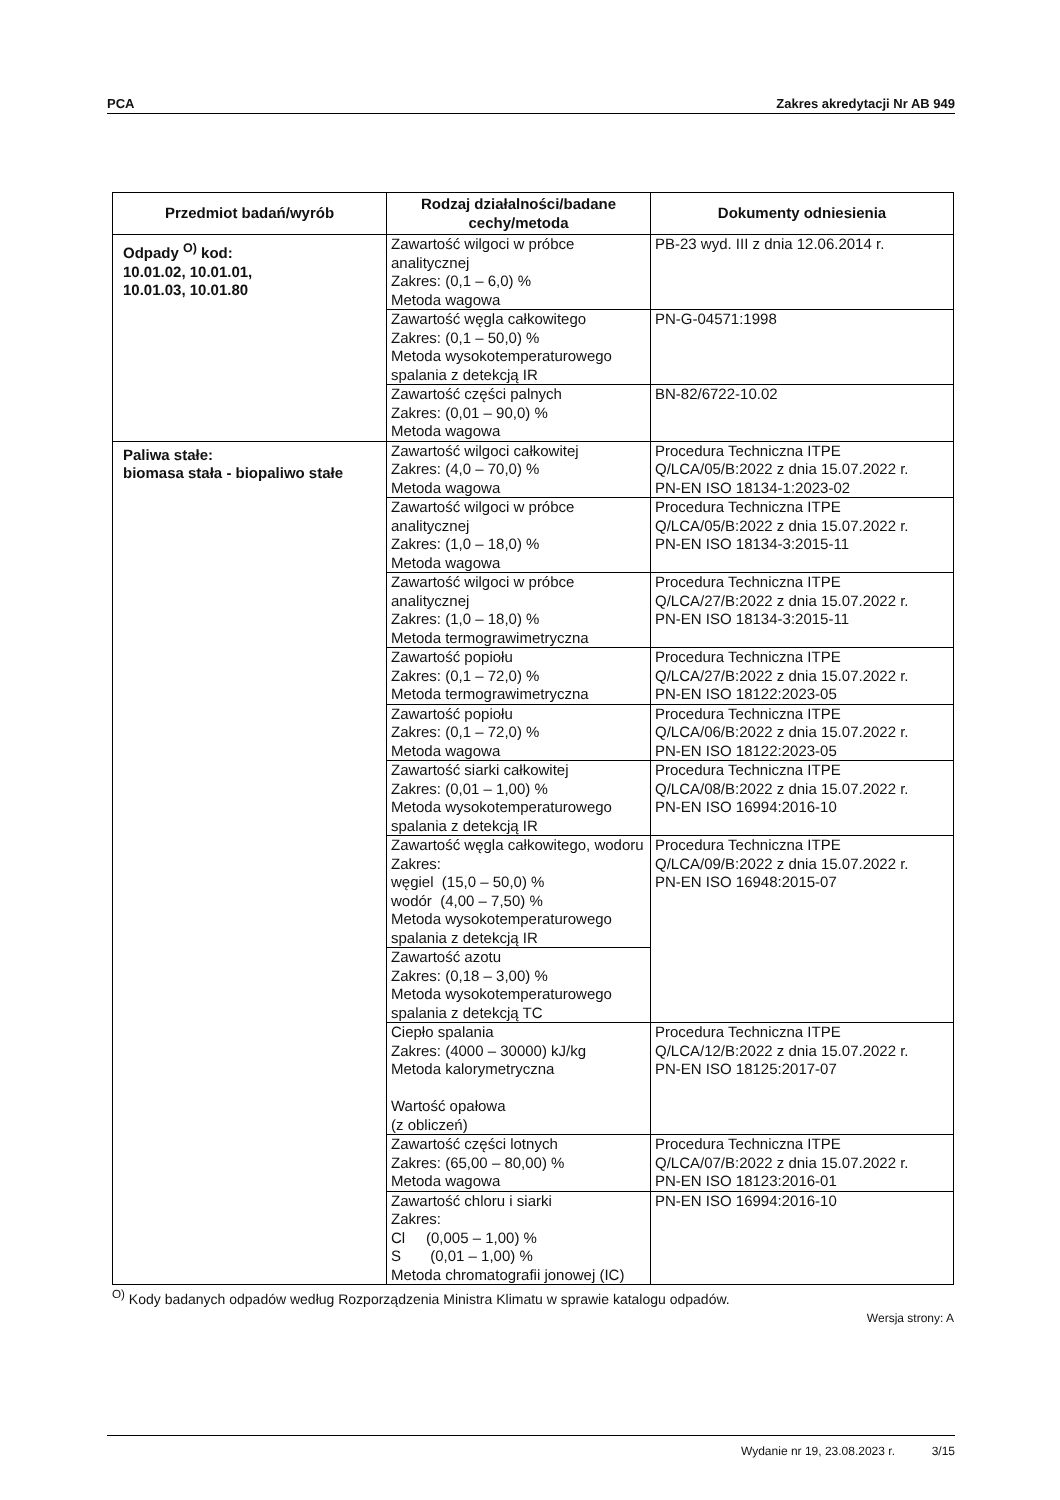PCA Zakres akredytacji Nr AB 949
| Przedmiot badań/wyrób | Rodzaj działalności/badane cechy/metoda | Dokumenty odniesienia |
| --- | --- | --- |
| Odpady <sup>O)</sup> kod: 10.01.02, 10.01.01, 10.01.03, 10.01.80 | Zawartość wilgoci w próbce analitycznej Zakres: (0,1 – 6,0) % Metoda wagowa | PB-23 wyd. III z dnia 12.06.2014 r. |
| | Zawartość węgla całkowitego Zakres: (0,1 – 50,0) % Metoda wysokotemperaturowego spalania z detekcją IR | PN-G-04571:1998 |
| | Zawartość części palnych Zakres: (0,01 – 90,0) % Metoda wagowa | BN-82/6722-10.02 |
| Paliwa stałe: biomasa stała - biopaliwo stałe | Zawartość wilgoci całkowitej Zakres: (4,0 – 70,0) % Metoda wagowa | Procedura Techniczna ITPE Q/LCA/05/B:2022 z dnia 15.07.2022 r. PN-EN ISO 18134-1:2023-02 |
| | Zawartość wilgoci w próbce analitycznej Zakres: (1,0 – 18,0) % Metoda wagowa | Procedura Techniczna ITPE Q/LCA/05/B:2022 z dnia 15.07.2022 r. PN-EN ISO 18134-3:2015-11 |
| | Zawartość wilgoci w próbce analitycznej Zakres: (1,0 – 18,0) % Metoda termograwimetryczna | Procedura Techniczna ITPE Q/LCA/27/B:2022 z dnia 15.07.2022 r. PN-EN ISO 18134-3:2015-11 |
| | Zawartość popiołu Zakres: (0,1 – 72,0) % Metoda termograwimetryczna | Procedura Techniczna ITPE Q/LCA/27/B:2022 z dnia 15.07.2022 r. PN-EN ISO 18122:2023-05 |
| | Zawartość popiołu Zakres: (0,1 – 72,0) % Metoda wagowa | Procedura Techniczna ITPE Q/LCA/06/B:2022 z dnia 15.07.2022 r. PN-EN ISO 18122:2023-05 |
| | Zawartość siarki całkowitej Zakres: (0,01 – 1,00) % Metoda wysokotemperaturowego spalania z detekcją IR | Procedura Techniczna ITPE Q/LCA/08/B:2022 z dnia 15.07.2022 r. PN-EN ISO 16994:2016-10 |
| | Zawartość węgla całkowitego, wodoru Zakres: węgiel (15,0 – 50,0) % wodór (4,00 – 7,50) % Metoda wysokotemperaturowego spalania z detekcją IR | Procedura Techniczna ITPE Q/LCA/09/B:2022 z dnia 15.07.2022 r. PN-EN ISO 16948:2015-07 |
| | Zawartość azotu Zakres: (0,18 – 3,00) % Metoda wysokotemperaturowego spalania z detekcją TC | |
| | Ciepło spalania Zakres: (4000 – 30000) kJ/kg Metoda kalorymetryczna Wartość opałowa (z obliczeń) | Procedura Techniczna ITPE Q/LCA/12/B:2022 z dnia 15.07.2022 r. PN-EN ISO 18125:2017-07 |
| | Zawartość części lotnych Zakres: (65,00 – 80,00) % Metoda wagowa | Procedura Techniczna ITPE Q/LCA/07/B:2022 z dnia 15.07.2022 r. PN-EN ISO 18123:2016-01 |
| | Zawartość chloru i siarki Zakres: Cl (0,005 – 1,00) % S (0,01 – 1,00) % Metoda chromatografii jonowej (IC) | PN-EN ISO 16994:2016-10 |
<sup>O)</sup> Kody badanych odpadów według Rozporządzenia Ministra Klimatu w sprawie katalogu odpadów.
Wersja strony: A
Wydanie nr 19, 23.08.2023 r. 3/15